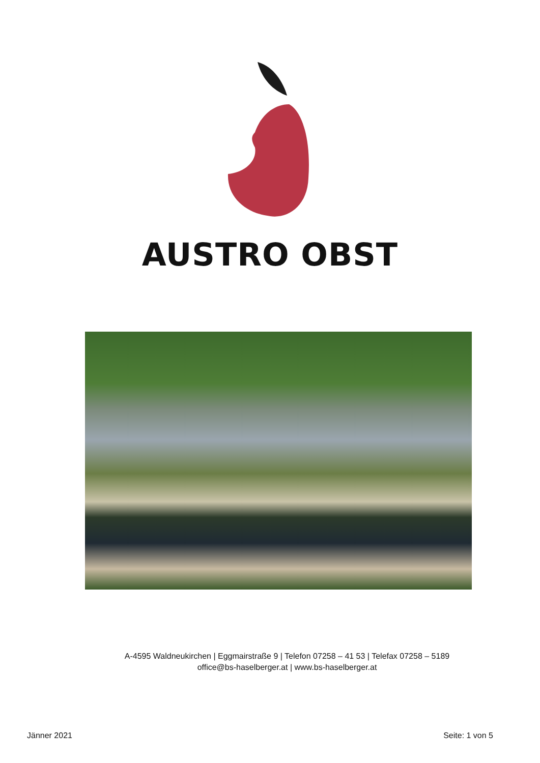AUSTRO OBST
A-4595 Waldneukirchen | Eggmairstraße 9 | Telefon 07258 – 41 53 | Telefax 07258 – 5189
office@bs-haselberger.at | www.bs-haselberger.at
Jänner 2021 Seite: 1 von 5